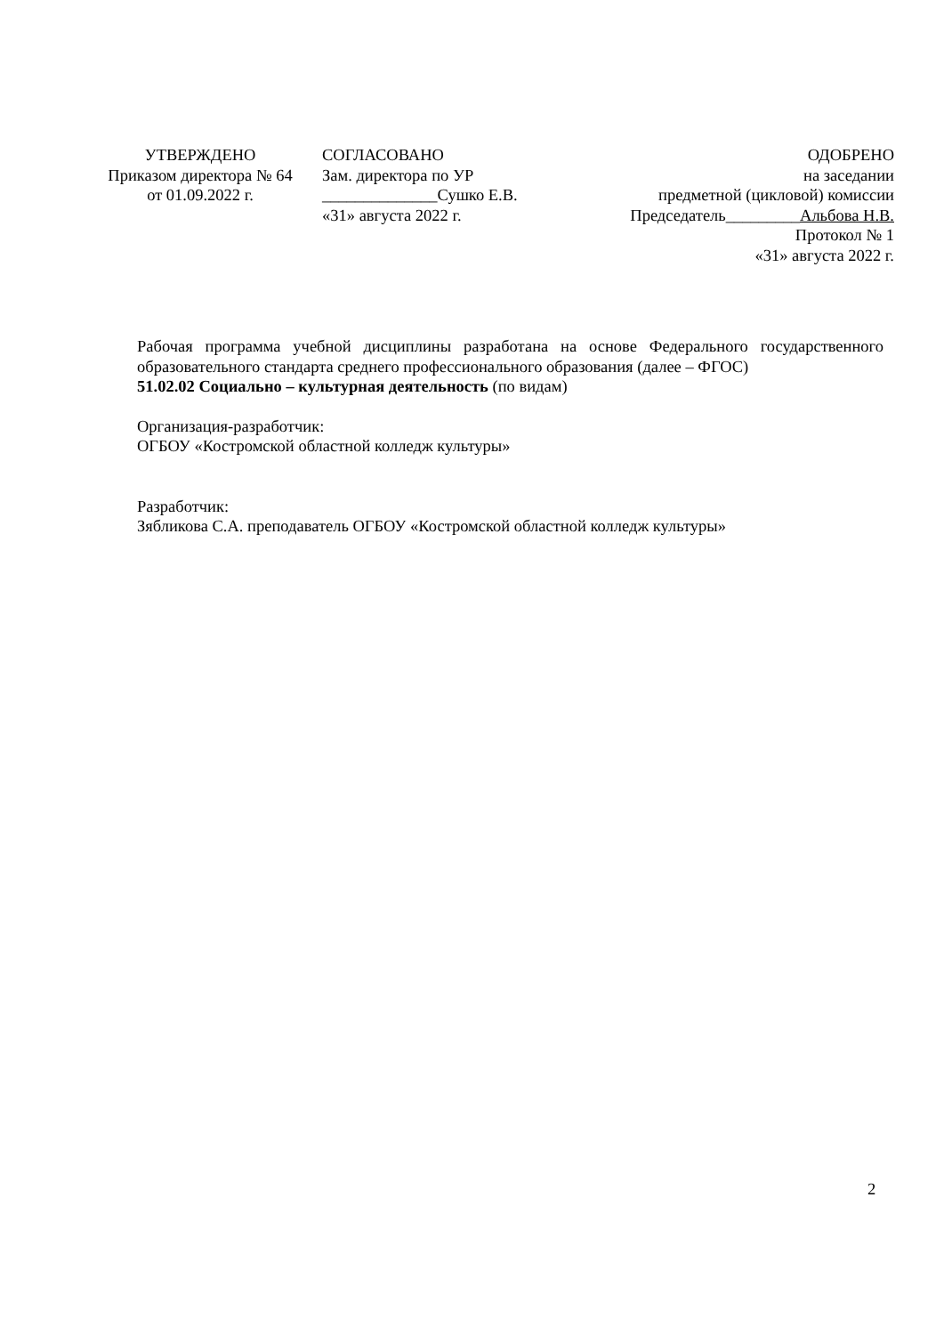УТВЕРЖДЕНО
Приказом директора № 64
от 01.09.2022 г.
СОГЛАСОВАНО
Зам. директора по УР
______________Сушко Е.В.
«31» августа 2022 г.
ОДОБРЕНО
на заседании
предметной (цикловой) комиссии
Председатель_________Альбова Н.В.
Протокол № 1
«31» августа 2022 г.
Рабочая программа учебной дисциплины разработана на основе Федерального государственного образовательного стандарта среднего профессионального образования (далее – ФГОС)
51.02.02 Социально – культурная деятельность (по видам)
Организация-разработчик:
ОГБОУ «Костромской областной колледж культуры»
Разработчик:
Зябликова С.А. преподаватель ОГБОУ «Костромской областной колледж культуры»
2